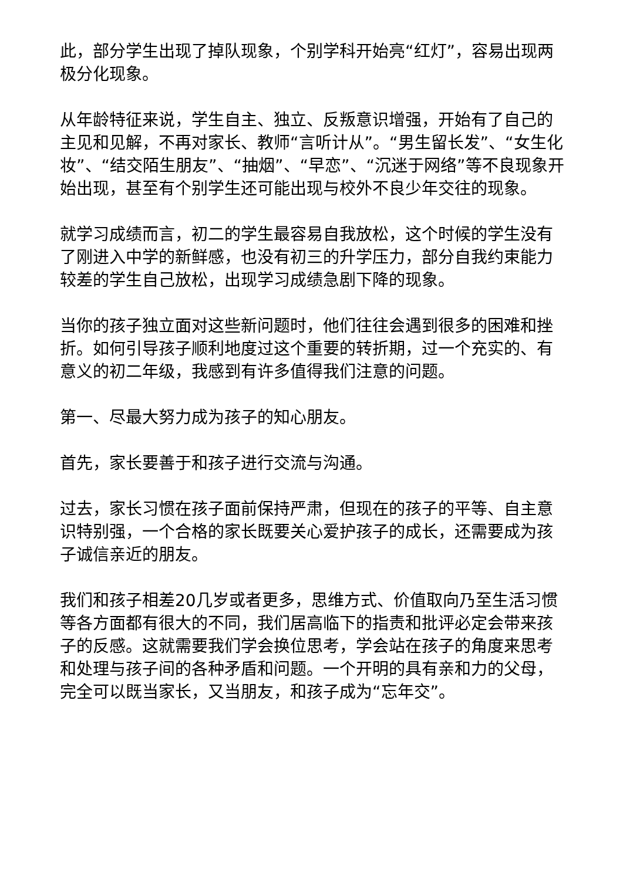此，部分学生出现了掉队现象，个别学科开始亮“红灯”，容易出现两极分化现象。
从年龄特征来说，学生自主、独立、反叛意识增强，开始有了自己的主见和见解，不再对家长、教师“言听计从”。“男生留长发”、“女生化妆”、“结交陌生朋友”、“抽烟”、“早恋”、“沉迷于网络”等不良现象开始出现，甚至有个别学生还可能出现与校外不良少年交往的现象。
就学习成绩而言，初二的学生最容易自我放松，这个时候的学生没有了刚进入中学的新鲜感，也没有初三的升学压力，部分自我约束能力较差的学生自己放松，出现学习成绩急剧下降的现象。
当你的孩子独立面对这些新问题时，他们往往会遇到很多的困难和挫折。如何引导孩子顺利地度过这个重要的转折期，过一个充实的、有意义的初二年级，我感到有许多值得我们注意的问题。
第一、尽最大努力成为孩子的知心朋友。
首先，家长要善于和孩子进行交流与沟通。
过去，家长习惯在孩子面前保持严肃，但现在的孩子的平等、自主意识特别强，一个合格的家长既要关心爱护孩子的成长，还需要成为孩子诚信亲近的朋友。
我们和孩子相差20几岁或者更多，思维方式、价值取向乃至生活习惯等各方面都有很大的不同，我们居高临下的指责和批评必定会带来孩子的反感。这就需要我们学会换位思考，学会站在孩子的角度来思考和处理与孩子间的各种矛盾和问题。一个开明的具有亲和力的父母，完全可以既当家长，又当朋友，和孩子成为“忘年交”。